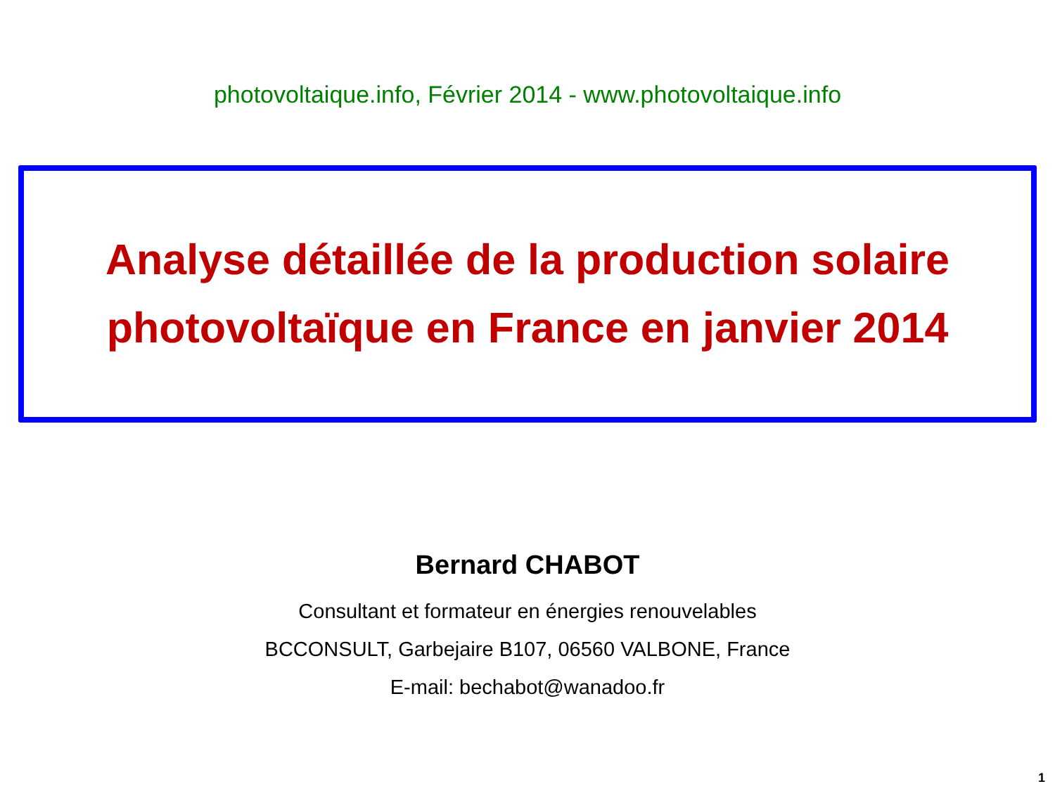photovoltaique.info, Février 2014 - www.photovoltaique.info
Analyse détaillée de la production solaire
photovoltaïque en France en janvier 2014
Bernard CHABOT
Consultant et formateur en énergies renouvelables
BCCONSULT, Garbejaire B107, 06560 VALBONE, France
E-mail: bechabot@wanadoo.fr
1